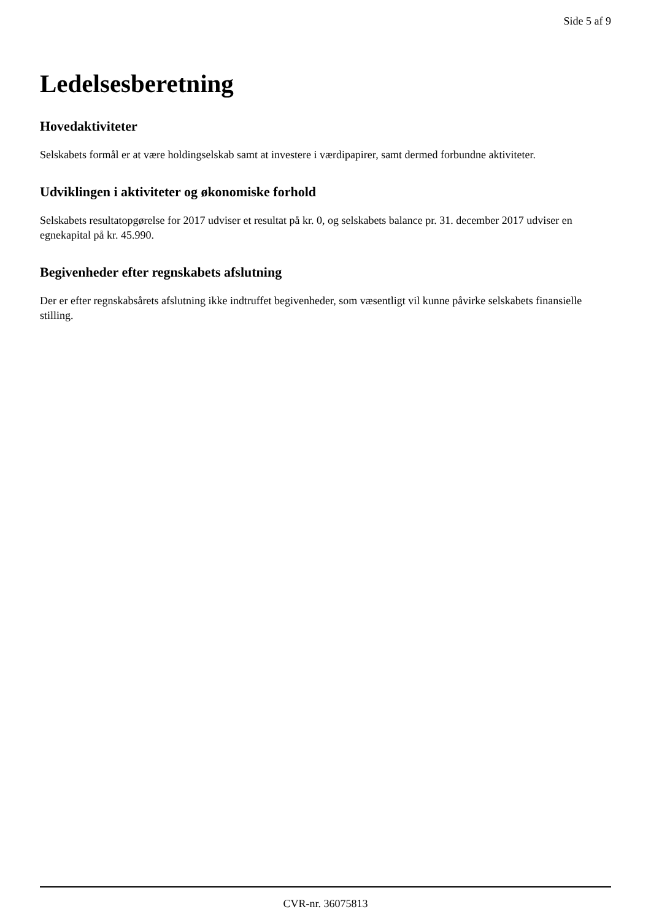Side 5 af 9
Ledelsesberetning
Hovedaktiviteter
Selskabets formål er at være holdingselskab samt at investere i værdipapirer, samt dermed forbundne aktiviteter.
Udviklingen i aktiviteter og økonomiske forhold
Selskabets resultatopgørelse for 2017 udviser et resultat på kr. 0, og selskabets balance pr. 31. december 2017 udviser en egnekapital på kr. 45.990.
Begivenheder efter regnskabets afslutning
Der er efter regnskabsårets afslutning ikke indtruffet begivenheder, som væsentligt vil kunne påvirke selskabets finansielle stilling.
CVR-nr. 36075813